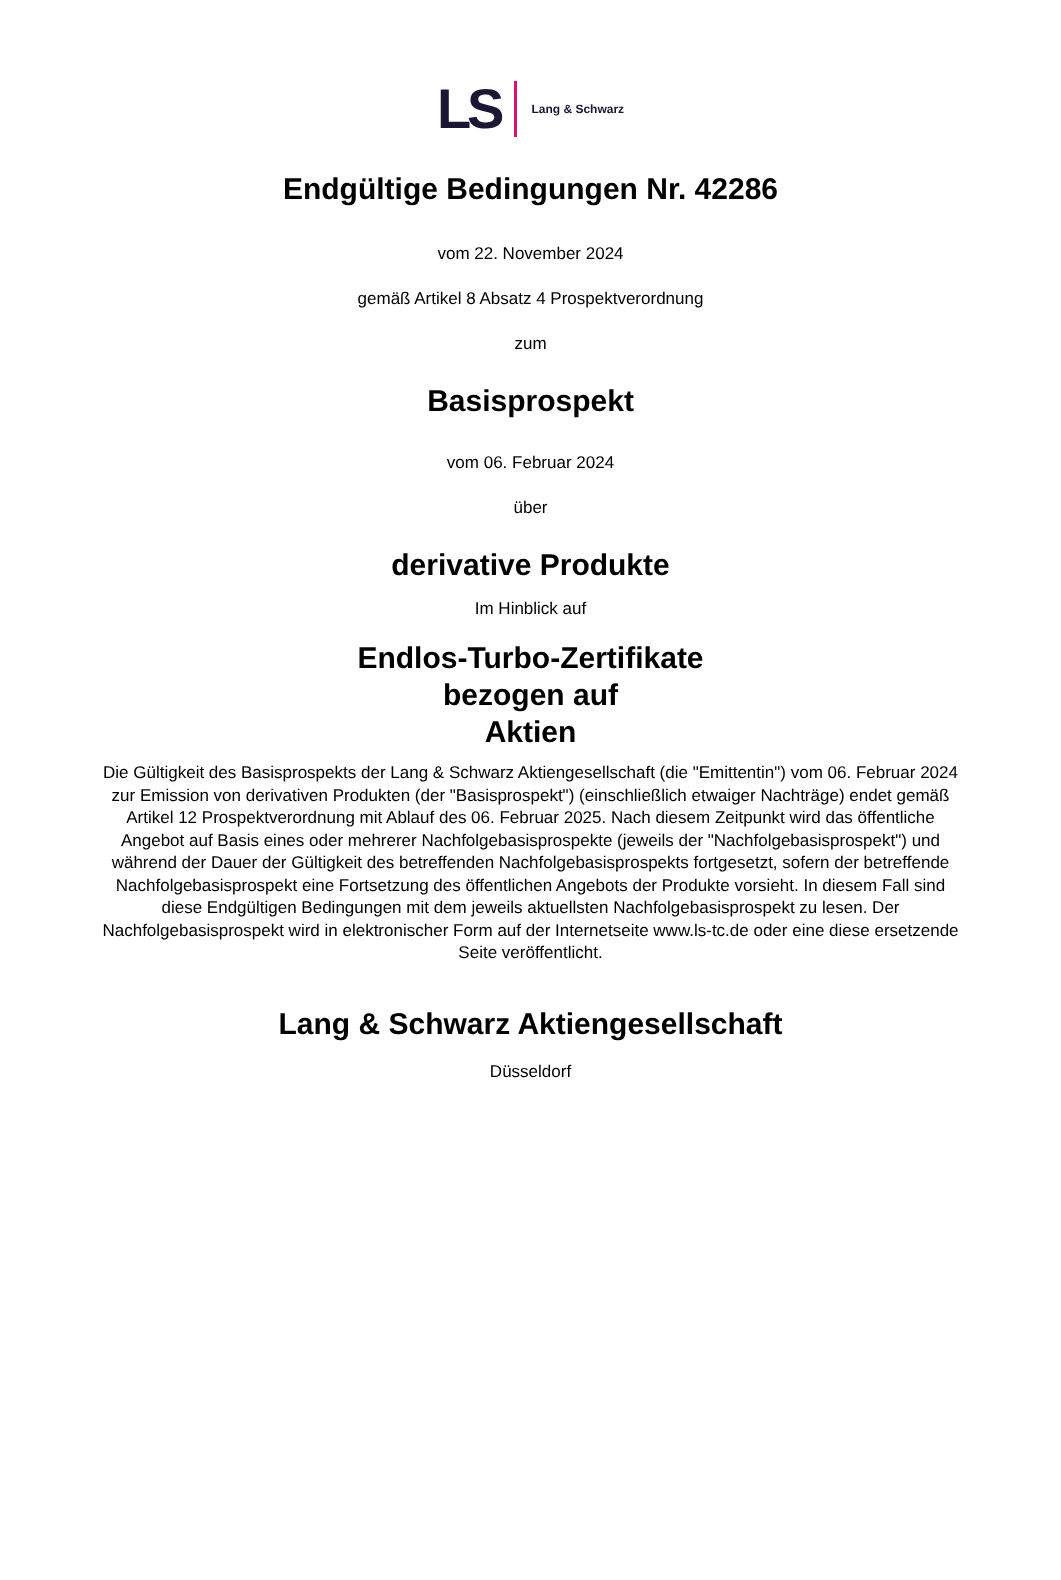LS Lang & Schwarz
Endgültige Bedingungen Nr. 42286
vom 22. November 2024
gemäß Artikel 8 Absatz 4 Prospektverordnung
zum
Basisprospekt
vom 06. Februar 2024
über
derivative Produkte
Im Hinblick auf
Endlos-Turbo-Zertifikate
bezogen auf
Aktien
Die Gültigkeit des Basisprospekts der Lang & Schwarz Aktiengesellschaft (die "Emittentin") vom 06. Februar 2024 zur Emission von derivativen Produkten (der "Basisprospekt") (einschließlich etwaiger Nachträge) endet gemäß Artikel 12 Prospektverordnung mit Ablauf des 06. Februar 2025. Nach diesem Zeitpunkt wird das öffentliche Angebot auf Basis eines oder mehrerer Nachfolgebasisprospekte (jeweils der "Nachfolgebasisprospekt") und während der Dauer der Gültigkeit des betreffenden Nachfolgebasisprospekts fortgesetzt, sofern der betreffende Nachfolgebasisprospekt eine Fortsetzung des öffentlichen Angebots der Produkte vorsieht. In diesem Fall sind diese Endgültigen Bedingungen mit dem jeweils aktuellsten Nachfolgebasisprospekt zu lesen. Der Nachfolgebasisprospekt wird in elektronischer Form auf der Internetseite www.ls-tc.de oder eine diese ersetzende Seite veröffentlicht.
Lang & Schwarz Aktiengesellschaft
Düsseldorf